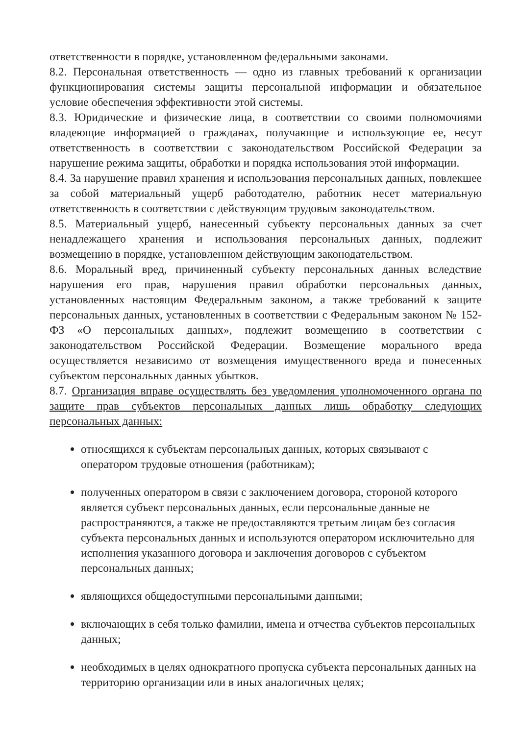ответственности в порядке, установленном федеральными законами.
8.2. Персональная ответственность — одно из главных требований к организации функционирования системы защиты персональной информации и обязательное условие обеспечения эффективности этой системы.
8.3. Юридические и физические лица, в соответствии со своими полномочиями владеющие информацией о гражданах, получающие и использующие ее, несут ответственность в соответствии с законодательством Российской Федерации за нарушение режима защиты, обработки и порядка использования этой информации.
8.4. За нарушение правил хранения и использования персональных данных, повлекшее за собой материальный ущерб работодателю, работник несет материальную ответственность в соответствии с действующим трудовым законодательством.
8.5. Материальный ущерб, нанесенный субъекту персональных данных за счет ненадлежащего хранения и использования персональных данных, подлежит возмещению в порядке, установленном действующим законодательством.
8.6. Моральный вред, причиненный субъекту персональных данных вследствие нарушения его прав, нарушения правил обработки персональных данных, установленных настоящим Федеральным законом, а также требований к защите персональных данных, установленных в соответствии с Федеральным законом № 152-ФЗ «О персональных данных», подлежит возмещению в соответствии с законодательством Российской Федерации. Возмещение морального вреда осуществляется независимо от возмещения имущественного вреда и понесенных субъектом персональных данных убытков.
8.7. Организация вправе осуществлять без уведомления уполномоченного органа по защите прав субъектов персональных данных лишь обработку следующих персональных данных:
относящихся к субъектам персональных данных, которых связывают с оператором трудовые отношения (работникам);
полученных оператором в связи с заключением договора, стороной которого является субъект персональных данных, если персональные данные не распространяются, а также не предоставляются третьим лицам без согласия субъекта персональных данных и используются оператором исключительно для исполнения указанного договора и заключения договоров с субъектом персональных данных;
являющихся общедоступными персональными данными;
включающих в себя только фамилии, имена и отчества субъектов персональных данных;
необходимых в целях однократного пропуска субъекта персональных данных на территорию организации или в иных аналогичных целях;